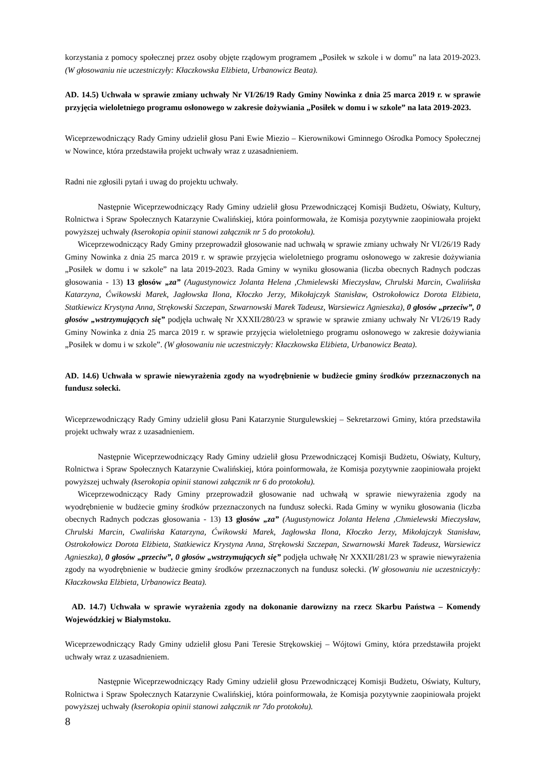korzystania z pomocy społecznej przez osoby objęte rządowym programem „Posiłek w szkole i w domu” na lata 2019-2023. (W głosowaniu nie uczestniczyły: Kłaczkowska Elżbieta, Urbanowicz Beata).
AD. 14.5) Uchwała w sprawie zmiany uchwały Nr VI/26/19 Rady Gminy Nowinka z dnia 25 marca 2019 r. w sprawie przyjęcia wieloletniego programu osłonowego w zakresie dożywiania „Posiłek w domu i w szkole” na lata 2019-2023.
Wiceprzewodniczący Rady Gminy udzielił głosu Pani Ewie Miezio – Kierownikowi Gminnego Ośrodka Pomocy Społecznej w Nowince, która przedstawiła projekt uchwały wraz z uzasadnieniem.
Radni nie zgłosili pytań i uwag do projektu uchwały.
Następnie Wiceprzewodniczący Rady Gminy udzielił głosu Przewodniczącej Komisji Budżetu, Oświaty, Kultury, Rolnictwa i Spraw Społecznych Katarzynie Cwalińskiej, która poinformowała, że Komisja pozytywnie zaopiniowała projekt powyższej uchwały (kserokopia opinii stanowi załącznik nr 5 do protokołu).
Wiceprzewodniczący Rady Gminy przeprowadził głosowanie nad uchwałą w sprawie zmiany uchwały Nr VI/26/19 Rady Gminy Nowinka z dnia 25 marca 2019 r. w sprawie przyjęcia wieloletniego programu osłonowego w zakresie dożywiania „Posiłek w domu i w szkole” na lata 2019-2023. Rada Gminy w wyniku głosowania (liczba obecnych Radnych podczas głosowania - 13) 13 głosów „za” (Augustynowicz Jolanta Helena ,Chmielewski Mieczysław, Chrulski Marcin, Cwalińska Katarzyna, Ćwikowski Marek, Jagłowska Ilona, Kłoczko Jerzy, Mikołajczyk Stanisław, Ostrokołowicz Dorota Elżbieta, Statkiewicz Krystyna Anna, Strękowski Szczepan, Szwarnowski Marek Tadeusz, Warsiewicz Agnieszka), 0 głosów „przeciw”, 0 głosów „wstrzymujących się” podjęła uchwałę Nr XXXII/280/23 w sprawie w sprawie zmiany uchwały Nr VI/26/19 Rady Gminy Nowinka z dnia 25 marca 2019 r. w sprawie przyjęcia wieloletniego programu osłonowego w zakresie dożywiania „Posiłek w domu i w szkole”. (W głosowaniu nie uczestniczyły: Kłaczkowska Elżbieta, Urbanowicz Beata).
AD. 14.6) Uchwała w sprawie niewyrażenia zgody na wyodrębnienie w budżecie gminy środków przeznaczonych na fundusz sołecki.
Wiceprzewodniczący Rady Gminy udzielił głosu Pani Katarzynie Sturgulewskiej – Sekretarzowi Gminy, która przedstawiła projekt uchwały wraz z uzasadnieniem.
Następnie Wiceprzewodniczący Rady Gminy udzielił głosu Przewodniczącej Komisji Budżetu, Oświaty, Kultury, Rolnictwa i Spraw Społecznych Katarzynie Cwalińskiej, która poinformowała, że Komisja pozytywnie zaopiniowała projekt powyższej uchwały (kserokopia opinii stanowi załącznik nr 6 do protokołu).
Wiceprzewodniczący Rady Gminy przeprowadził głosowanie nad uchwałą w sprawie niewyrażenia zgody na wyodrębnienie w budżecie gminy środków przeznaczonych na fundusz sołecki. Rada Gminy w wyniku głosowania (liczba obecnych Radnych podczas głosowania - 13) 13 głosów „za” (Augustynowicz Jolanta Helena ,Chmielewski Mieczysław, Chrulski Marcin, Cwalińska Katarzyna, Ćwikowski Marek, Jagłowska Ilona, Kłoczko Jerzy, Mikołajczyk Stanisław, Ostrokołowicz Dorota Elżbieta, Statkiewicz Krystyna Anna, Strękowski Szczepan, Szwarnowski Marek Tadeusz, Warsiewicz Agnieszka), 0 głosów „przeciw”, 0 głosów „wstrzymujących się” podjęła uchwałę Nr XXXII/281/23 w sprawie niewyrażenia zgody na wyodrębnienie w budżecie gminy środków przeznaczonych na fundusz sołecki. (W głosowaniu nie uczestniczyły: Kłaczkowska Elżbieta, Urbanowicz Beata).
AD. 14.7) Uchwała w sprawie wyrażenia zgody na dokonanie darowizny na rzecz Skarbu Państwa – Komendy Wojewódzkiej w Białymstoku.
Wiceprzewodniczący Rady Gminy udzielił głosu Pani Teresie Strękowskiej – Wójtowi Gminy, która przedstawiła projekt uchwały wraz z uzasadnieniem.
Następnie Wiceprzewodniczący Rady Gminy udzielił głosu Przewodniczącej Komisji Budżetu, Oświaty, Kultury, Rolnictwa i Spraw Społecznych Katarzynie Cwalińskiej, która poinformowała, że Komisja pozytywnie zaopiniowała projekt powyższej uchwały (kserokopia opinii stanowi załącznik nr 7do protokołu).
8